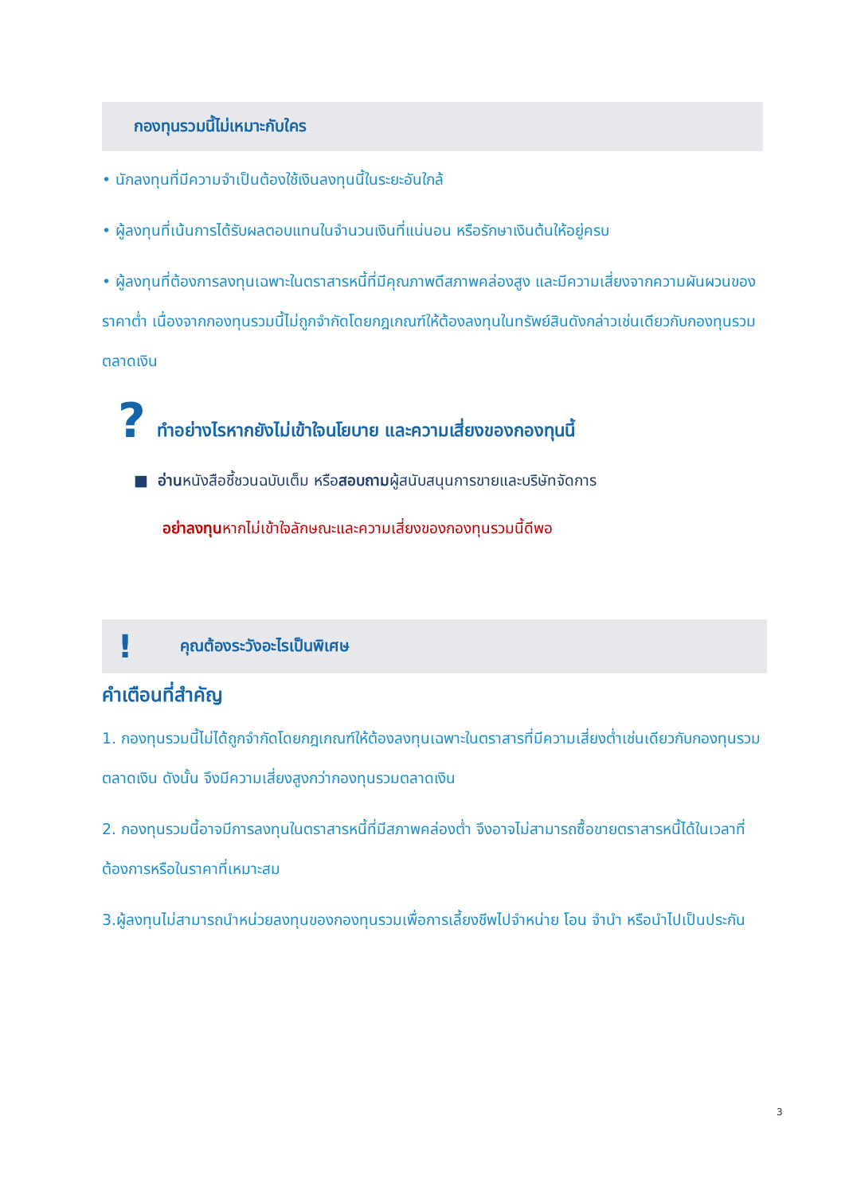กองทุนรวมนี้ไม่เหมาะกับใคร
• นักลงทุนที่มีความจำเป็นต้องใช้เงินลงทุนนี้ในระยะอันใกล้
• ผู้ลงทุนที่เน้นการได้รับผลตอบแทนในจำนวนเงินที่แน่นอน หรือรักษาเงินต้นให้อยู่ครบ
• ผู้ลงทุนที่ต้องการลงทุนเฉพาะในตราสารหนี้ที่มีคุณภาพดีสภาพคล่องสูง และมีความเสี่ยงจากความผันผวนของราคาต่ำ เนื่องจากกองทุนรวมนี้ไม่ถูกจำกัดโดยกฎเกณฑ์ให้ต้องลงทุนในทรัพย์สินดังกล่าวเช่นเดียวกับกองทุนรวมตลาดเงิน
? ทำอย่างไรหากยังไม่เข้าใจนโยบาย และความเสี่ยงของกองทุนนี้
■ อ่านหนังสือชี้ชวนฉบับเต็ม หรือสอบถามผู้สนับสนุนการขายและบริษัทจัดการ
อย่าลงทุนหากไม่เข้าใจลักษณะและความเสี่ยงของกองทุนรวมนี้ดีพอ
! คุณต้องระวังอะไรเป็นพิเศษ
คำเตือนที่สำคัญ
1. กองทุนรวมนี้ไม่ได้ถูกจำกัดโดยกฎเกณฑ์ให้ต้องลงทุนเฉพาะในตราสารที่มีความเสี่ยงต่ำเช่นเดียวกับกองทุนรวมตลาดเงิน ดังนั้น จึงมีความเสี่ยงสูงกว่ากองทุนรวมตลาดเงิน
2. กองทุนรวมนี้อาจมีการลงทุนในตราสารหนี้ที่มีสภาพคล่องต่ำ จึงอาจไม่สามารถซื้อขายตราสารหนี้ได้ในเวลาที่ต้องการหรือในราคาที่เหมาะสม
3.ผู้ลงทุนไม่สามารถนำหน่วยลงทุนของกองทุนรวมเพื่อการเลี้ยงชีพไปจำหน่าย โอน จำนำ หรือนำไปเป็นประกัน
3